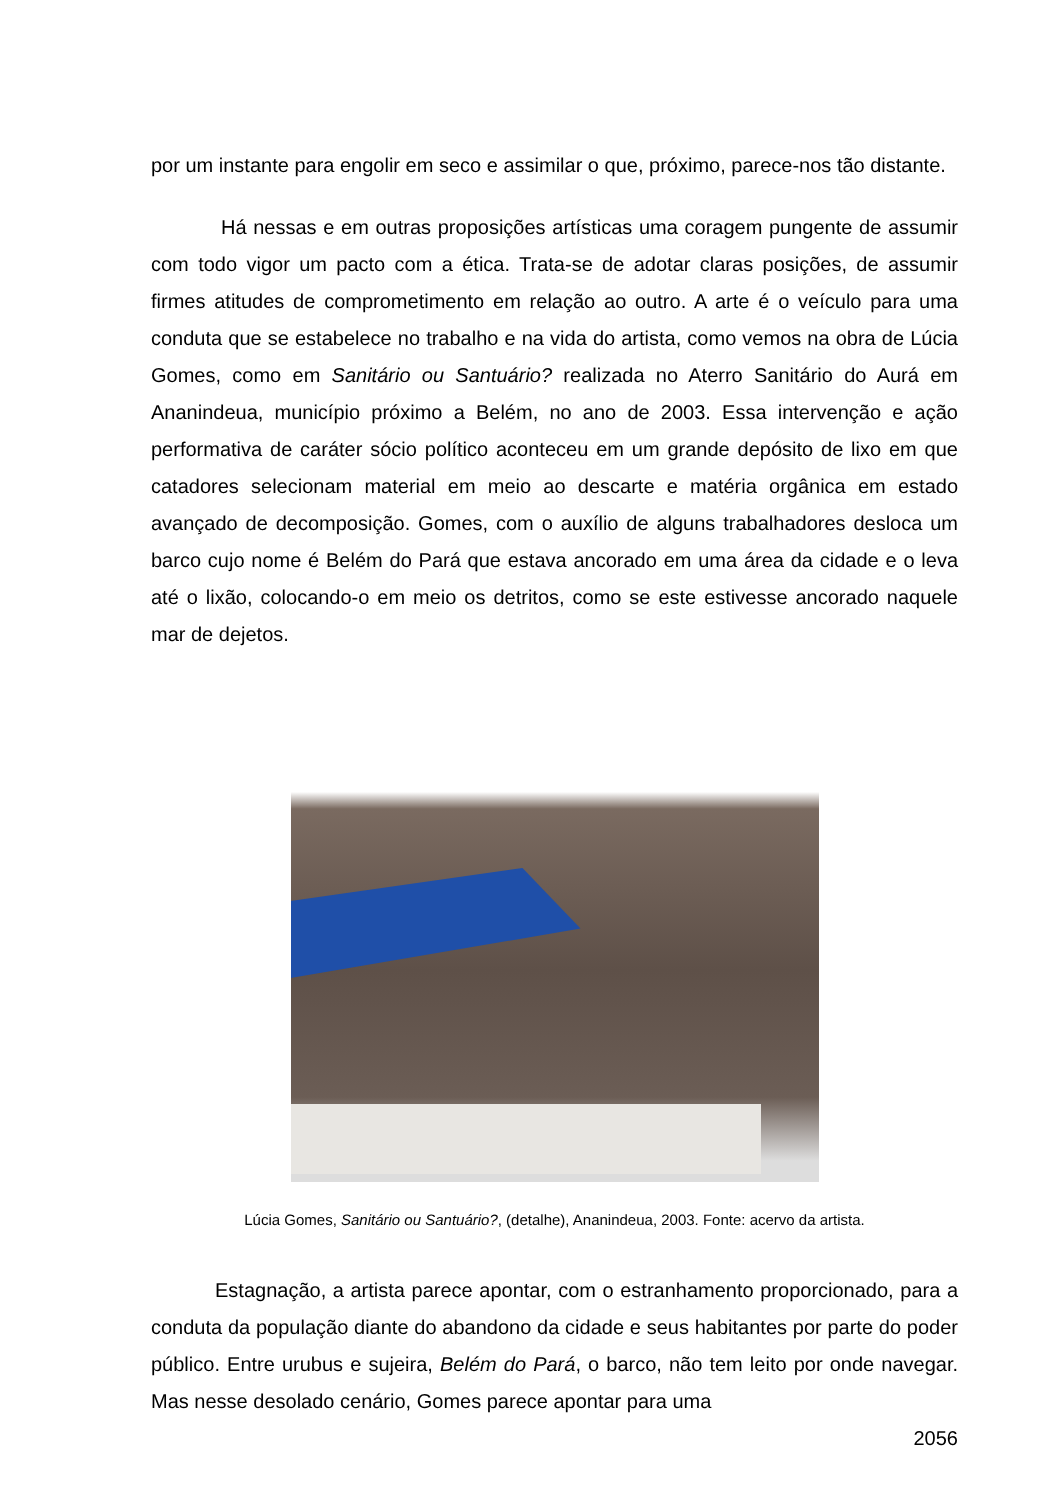por um instante para engolir em seco e assimilar o que, próximo, parece-nos tão distante.
Há nessas e em outras proposições artísticas uma coragem pungente de assumir com todo vigor um pacto com a ética. Trata-se de adotar claras posições, de assumir firmes atitudes de comprometimento em relação ao outro. A arte é o veículo para uma conduta que se estabelece no trabalho e na vida do artista, como vemos na obra de Lúcia Gomes, como em Sanitário ou Santuário? realizada no Aterro Sanitário do Aurá em Ananindeua, município próximo a Belém, no ano de 2003. Essa intervenção e ação performativa de caráter sócio político aconteceu em um grande depósito de lixo em que catadores selecionam material em meio ao descarte e matéria orgânica em estado avançado de decomposição. Gomes, com o auxílio de alguns trabalhadores desloca um barco cujo nome é Belém do Pará que estava ancorado em uma área da cidade e o leva até o lixão, colocando-o em meio os detritos, como se este estivesse ancorado naquele mar de dejetos.
Lúcia Gomes, Sanitário ou Santuário?, (detalhe), Ananindeua, 2003. Fonte: acervo da artista.
Estagnação, a artista parece apontar, com o estranhamento proporcionado, para a conduta da população diante do abandono da cidade e seus habitantes por parte do poder público. Entre urubus e sujeira, Belém do Pará, o barco, não tem leito por onde navegar. Mas nesse desolado cenário, Gomes parece apontar para uma
2056